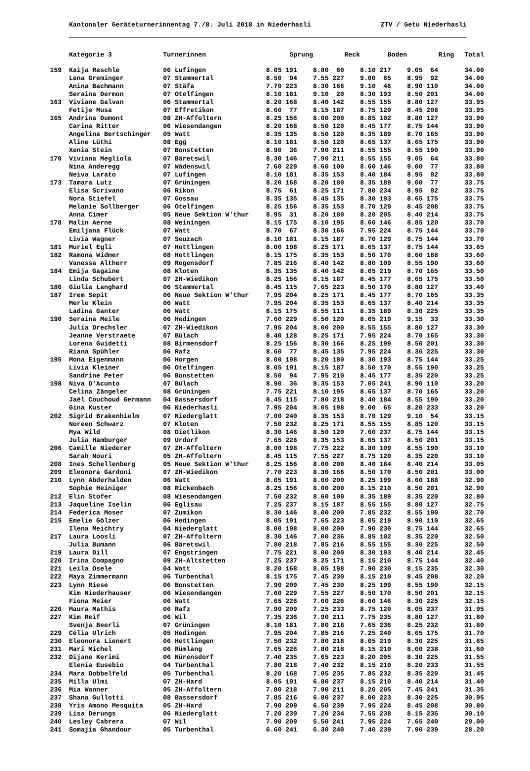Kantonaler Geräteturnerinnentag 7./8. Juli 2018 in Niederhasli ZTV / Getu Niederhasli
| | Kategorie 3 | Turnerinnen | Sprung | Reck | Boden | Ring | Total |
| --- | --- | --- | --- | --- | --- | --- | --- |
| 159 | Kaija Raschle | 06 Lufingen | 8.05 191 | 8.80 60 | 8.10 217 | 9.05 64 | 34.00 |
| | Lena Greminger | 07 Stammertal | 8.50 94 | 7.55 227 | 9.00 65 | 8.95 92 | 34.00 |
| | Anina Bachmann | 07 Stäfa | 7.70 223 | 8.30 166 | 9.10 46 | 8.90 110 | 34.00 |
| | Seraina Dermon | 07 Otelfingen | 8.10 181 | 9.10 20 | 8.30 193 | 8.50 201 | 34.00 |
| 163 | Viviane Galvan | 06 Stammertal | 8.20 168 | 8.40 142 | 8.55 155 | 8.80 127 | 33.95 |
| | Fetije Musa | 07 Effretikon | 8.60 77 | 8.15 187 | 8.75 120 | 8.45 208 | 33.95 |
| 165 | Andrina Dumont | 08 ZH-Affoltern | 8.25 156 | 8.00 200 | 8.85 102 | 8.80 127 | 33.90 |
| | Carina Ritter | 06 Wiesendangen | 8.20 168 | 8.50 120 | 8.45 177 | 8.75 144 | 33.90 |
| | Angelina Bertschinger | 05 Watt | 8.35 135 | 8.50 120 | 8.35 189 | 8.70 165 | 33.90 |
| | Aline Lüthi | 08 Egg | 8.10 181 | 8.50 120 | 8.65 137 | 8.65 175 | 33.90 |
| | Xenia Stein | 07 Bonstetten | 8.90 36 | 7.90 211 | 8.55 155 | 8.55 190 | 33.90 |
| 170 | Viviana Megliola | 07 Bäretswil | 8.30 146 | 7.90 211 | 8.55 155 | 9.05 64 | 33.80 |
| | Nina Anderegg | 07 Wädenswil | 7.60 229 | 8.60 100 | 8.60 146 | 9.00 77 | 33.80 |
| | Neiva Larato | 07 Lufingen | 8.10 181 | 8.35 153 | 8.40 184 | 8.95 92 | 33.80 |
| 173 | Tamara Lutz | 07 Grüningen | 8.20 168 | 8.20 180 | 8.35 189 | 9.00 77 | 33.75 |
| | Elisa Scrivano | 06 Rikon | 8.75 61 | 8.25 171 | 7.80 234 | 8.95 92 | 33.75 |
| | Nora Stiefel | 07 Gossau | 8.35 135 | 8.45 135 | 8.30 193 | 8.65 175 | 33.75 |
| | Melanie Sollberger | 06 Otelfingen | 8.25 156 | 8.35 153 | 8.70 129 | 8.45 208 | 33.75 |
| | Anna Cimer | 05 Neue Sektion W'thur | 8.95 31 | 8.20 180 | 8.20 205 | 8.40 214 | 33.75 |
| 178 | Malin Aerne | 08 Weiningen | 8.15 175 | 8.10 195 | 8.60 146 | 8.85 120 | 33.70 |
| | Emiljana Flück | 07 Watt | 8.70 67 | 8.30 166 | 7.95 224 | 8.75 144 | 33.70 |
| | Livia Wagner | 07 Seuzach | 8.10 181 | 8.15 187 | 8.70 129 | 8.75 144 | 33.70 |
| 181 | Muriel Egli | 07 Hettlingen | 8.00 198 | 8.25 171 | 8.65 137 | 8.75 144 | 33.65 |
| 182 | Ramona Widmer | 08 Hettlingen | 8.15 175 | 8.35 153 | 8.50 170 | 8.60 188 | 33.60 |
| | Vanessa Altherr | 09 Regensdorf | 7.85 216 | 8.40 142 | 8.80 109 | 8.55 190 | 33.60 |
| 184 | Emija Gagaine | 08 Kloten | 8.35 135 | 8.40 142 | 8.05 219 | 8.70 165 | 33.50 |
| | Linda Schubert | 07 ZH-Wiedikon | 8.25 156 | 8.15 187 | 8.45 177 | 8.65 175 | 33.50 |
| 186 | Giulia Langhard | 06 Stammertal | 8.45 115 | 7.65 223 | 8.50 170 | 8.80 127 | 33.40 |
| 187 | Irem Sepit | 06 Neue Sektion W'thur | 7.95 204 | 8.25 171 | 8.45 177 | 8.70 165 | 33.35 |
| | Merle Klein | 06 Watt | 7.95 204 | 8.35 153 | 8.65 137 | 8.40 214 | 33.35 |
| | Ladina Ganter | 06 Watt | 8.15 175 | 8.55 111 | 8.35 189 | 8.30 225 | 33.35 |
| 190 | Seraina Meile | 06 Hedingen | 7.60 229 | 8.50 120 | 8.05 219 | 9.15 33 | 33.30 |
| | Julia Drechsler | 07 ZH-Wiedikon | 7.95 204 | 8.00 200 | 8.55 155 | 8.80 127 | 33.30 |
| | Jeanne Verstraete | 07 Bülach | 8.40 128 | 8.25 171 | 7.95 224 | 8.70 165 | 33.30 |
| | Lorena Guidetti | 08 Birmensdorf | 8.25 156 | 8.30 166 | 8.25 199 | 8.50 201 | 33.30 |
| | Riana Spühler | 06 Rafz | 8.60 77 | 8.45 135 | 7.95 224 | 8.30 225 | 33.30 |
| 195 | Mona Eigenmann | 06 Horgen | 8.00 198 | 8.20 180 | 8.30 193 | 8.75 144 | 33.25 |
| | Livia Kleiner | 06 Otelfingen | 8.05 191 | 8.15 187 | 8.50 170 | 8.55 190 | 33.25 |
| | Sandrine Peter | 06 Bonstetten | 8.50 94 | 7.95 210 | 8.45 177 | 8.35 220 | 33.25 |
| 198 | Niva D'Acunto | 07 Bülach | 8.90 36 | 8.35 153 | 7.05 241 | 8.90 110 | 33.20 |
| | Celina Zängeler | 08 Grüningen | 7.75 221 | 8.10 195 | 8.65 137 | 8.70 165 | 33.20 |
| | Jaël Couchoud Germann | 04 Bassersdorf | 8.45 115 | 7.80 218 | 8.40 184 | 8.55 190 | 33.20 |
| | Gina Kuster | 06 Niederhasli | 7.95 204 | 8.05 198 | 9.00 65 | 8.20 233 | 33.20 |
| 202 | Sigrid Brakenhielm | 07 Niederglatt | 7.00 240 | 8.35 153 | 8.70 129 | 9.10 54 | 33.15 |
| | Noreen Schwarz | 07 Kloten | 7.50 232 | 8.25 171 | 8.55 155 | 8.85 120 | 33.15 |
| | Mya Wild | 08 Dietlikon | 8.30 146 | 8.50 120 | 7.60 237 | 8.75 144 | 33.15 |
| | Julia Hamburger | 09 Urdorf | 7.65 226 | 8.35 153 | 8.65 137 | 8.50 201 | 33.15 |
| 206 | Camille Niederer | 07 ZH-Affoltern | 8.00 198 | 7.75 222 | 8.80 109 | 8.55 190 | 33.10 |
| | Sarah Nouri | 05 ZH-Affoltern | 8.45 115 | 7.55 227 | 8.75 120 | 8.35 220 | 33.10 |
| 208 | Ines Schellenberg | 05 Neue Sektion W'thur | 8.25 156 | 8.00 200 | 8.40 184 | 8.40 214 | 33.05 |
| 209 | Eleonora Gardoni | 07 ZH-Wiedikon | 7.70 223 | 8.30 166 | 8.50 170 | 8.50 201 | 33.00 |
| 210 | Lynn Abderhalden | 06 Watt | 8.05 191 | 8.00 200 | 8.25 199 | 8.60 188 | 32.90 |
| | Sophie Heiniger | 08 Rickenbach | 8.25 156 | 8.00 200 | 8.15 210 | 8.50 201 | 32.90 |
| 212 | Elin Stofer | 08 Wiesendangen | 7.50 232 | 8.60 100 | 8.35 189 | 8.35 220 | 32.80 |
| 213 | Jaqueline Iselin | 06 Eglisau | 7.25 237 | 8.15 187 | 8.55 155 | 8.80 127 | 32.75 |
| 214 | Federica Moser | 07 Zumikon | 8.30 146 | 8.00 200 | 7.85 232 | 8.55 190 | 32.70 |
| 215 | Emelie Gölzer | 06 Hedingen | 8.05 191 | 7.65 223 | 8.05 219 | 8.90 110 | 32.65 |
| | Ilena Meichtry | 04 Niederglatt | 8.00 198 | 8.00 200 | 7.90 230 | 8.75 144 | 32.65 |
| 217 | Laura Loosli | 07 ZH-Affoltern | 8.30 146 | 7.00 236 | 8.85 102 | 8.35 220 | 32.50 |
| | Julia Bumann | 06 Bäretswil | 7.80 218 | 7.85 216 | 8.55 155 | 8.30 225 | 32.50 |
| 219 | Laura Dill | 07 Engstringen | 7.75 221 | 8.00 200 | 8.30 193 | 8.40 214 | 32.45 |
| 220 | Irina Compagno | 09 ZH-Altstetten | 7.25 237 | 8.25 171 | 8.15 210 | 8.75 144 | 32.40 |
| 221 | Leila Osele | 04 Watt | 8.20 168 | 8.05 198 | 7.90 230 | 8.15 235 | 32.30 |
| 222 | Maya Zimmermann | 06 Turbenthal | 8.15 175 | 7.45 230 | 8.15 210 | 8.45 208 | 32.20 |
| 223 | Lynn Riese | 06 Bonstetten | 7.90 209 | 7.45 230 | 8.25 199 | 8.55 190 | 32.15 |
| | Kim Niederhauser | 06 Wiesendangen | 7.60 229 | 7.55 227 | 8.50 170 | 8.50 201 | 32.15 |
| | Fiona Meier | 06 Watt | 7.65 226 | 7.60 226 | 8.60 146 | 8.30 225 | 32.15 |
| 226 | Maura Mathis | 06 Rafz | 7.90 209 | 7.25 233 | 8.75 120 | 8.05 237 | 31.95 |
| 227 | Kim Reif | 06 Wil | 7.35 236 | 7.90 211 | 7.75 235 | 8.80 127 | 31.80 |
| | Svenja Beerli | 07 Grüningen | 8.10 181 | 7.80 218 | 7.65 236 | 8.25 232 | 31.80 |
| 229 | Célia Ulrich | 05 Hedingen | 7.95 204 | 7.85 216 | 7.25 240 | 8.65 175 | 31.70 |
| 230 | Eleonora Lienert | 06 Hettlingen | 7.50 232 | 7.80 218 | 8.05 219 | 8.30 225 | 31.65 |
| 231 | Mari Michel | 06 Rümlang | 7.65 226 | 7.80 218 | 8.15 210 | 8.00 238 | 31.60 |
| 232 | Dijane Kerimi | 06 Nürensdorf | 7.40 235 | 7.65 223 | 8.20 205 | 8.30 225 | 31.55 |
| | Elenia Eusebio | 04 Turbenthal | 7.80 218 | 7.40 232 | 8.15 210 | 8.20 233 | 31.55 |
| 234 | Mara Dobbelfeld | 05 Turbenthal | 8.20 168 | 7.05 235 | 7.85 232 | 8.35 220 | 31.45 |
| 235 | Milla Ulmi | 07 ZH-Hard | 8.05 191 | 6.80 237 | 8.15 210 | 8.40 214 | 31.40 |
| 236 | Mia Wanner | 05 ZH-Affoltern | 7.80 218 | 7.90 211 | 8.20 205 | 7.45 241 | 31.35 |
| 237 | Shana Gullotti | 08 Bassersdorf | 7.85 216 | 6.80 237 | 8.00 223 | 8.30 225 | 30.95 |
| 238 | Yris Amono Mesquita | 05 ZH-Hard | 7.90 209 | 6.50 239 | 7.95 224 | 8.45 208 | 30.80 |
| 239 | Lisa Derungs | 06 Niederglatt | 7.20 239 | 7.20 234 | 7.55 238 | 8.15 235 | 30.10 |
| 240 | Lesley Cabrera | 07 Wil | 7.90 209 | 5.50 241 | 7.95 224 | 7.65 240 | 29.00 |
| 241 | Somajia Ghandour | 05 Turbenthal | 6.60 241 | 6.30 240 | 7.40 239 | 7.90 239 | 28.20 |